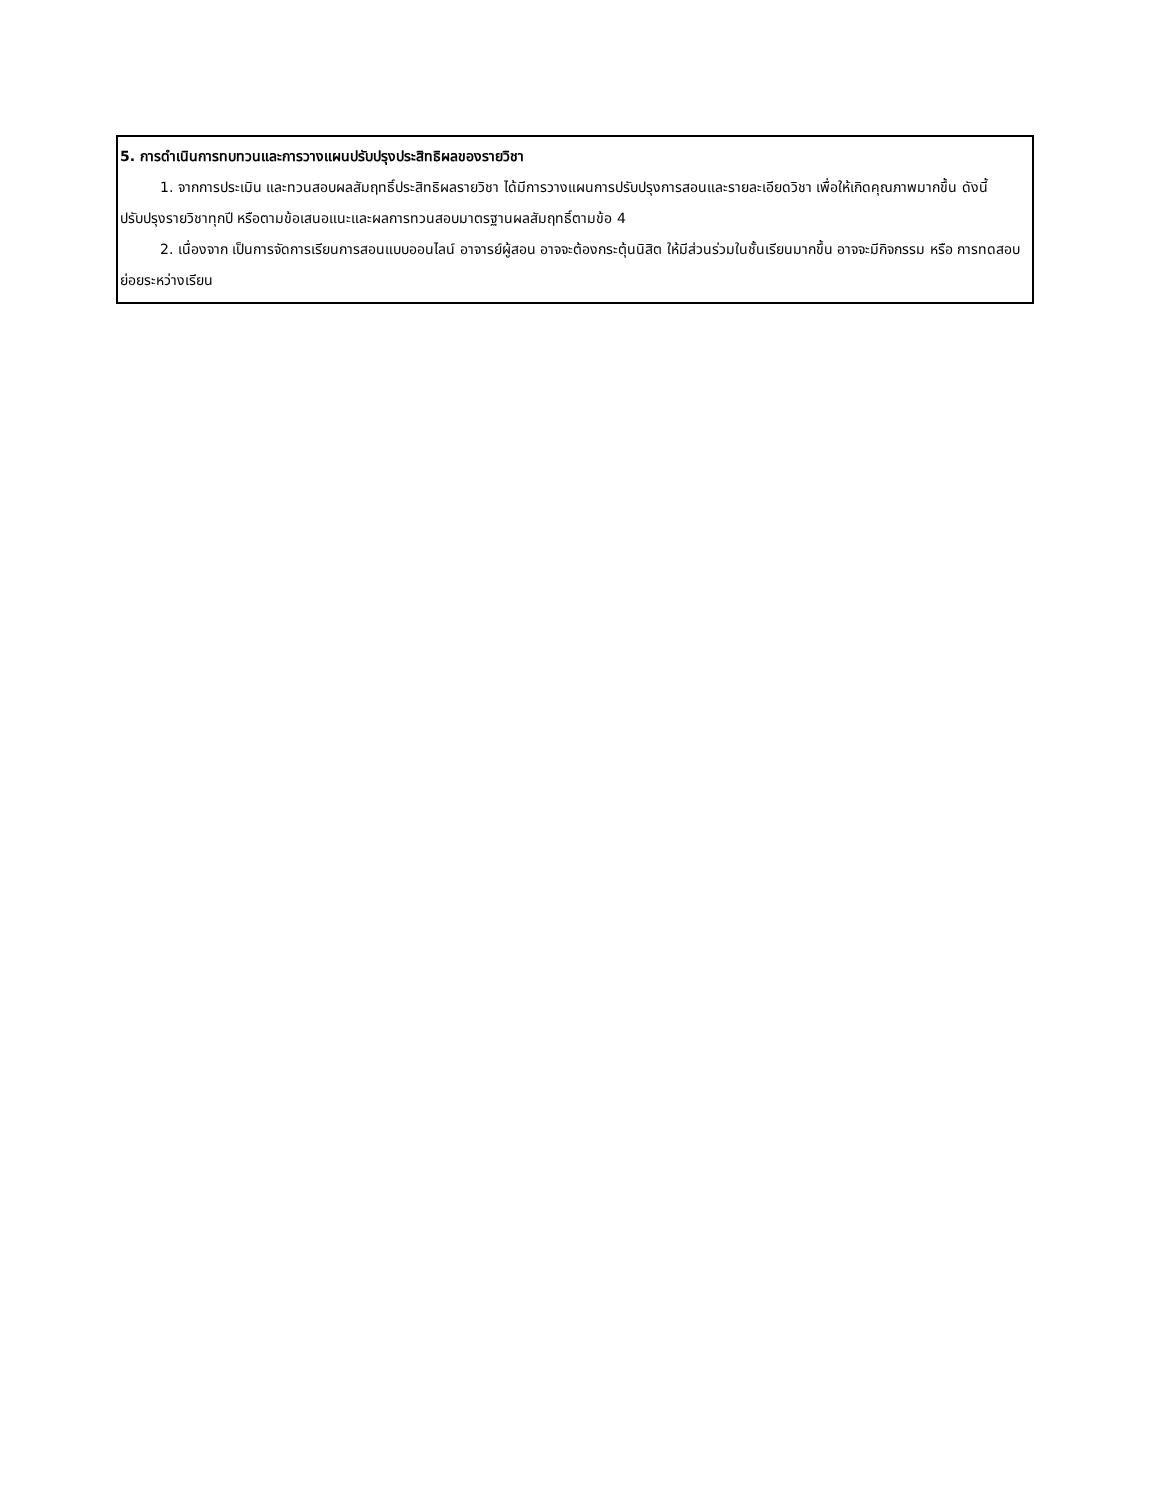| 5. การดำเนินการทบทวนและการวางแผนปรับปรุงประสิทธิผลของรายวิชา 1. จากการประเมิน และทวนสอบผลสัมฤทธิ์ประสิทธิผลรายวิชา ได้มีการวางแผนการปรับปรุงการสอนและรายละเอียดวิชา เพื่อให้เกิดคุณภาพมากขึ้น ดังนี้ ปรับปรุงรายวิชาทุกปี หรือตามข้อเสนอแนะและผลการทวนสอบมาตรฐานผลสัมฤทธิ์ตามข้อ 4 2. เนื่องจาก เป็นการจัดการเรียนการสอนแบบออนไลน์ อาจารย์ผู้สอน อาจจะต้องกระตุ้นนิสิต ให้มีส่วนร่วมในชั้นเรียนมากขึ้น อาจจะมีกิจกรรม หรือ การทดสอบย่อยระหว่างเรียน |